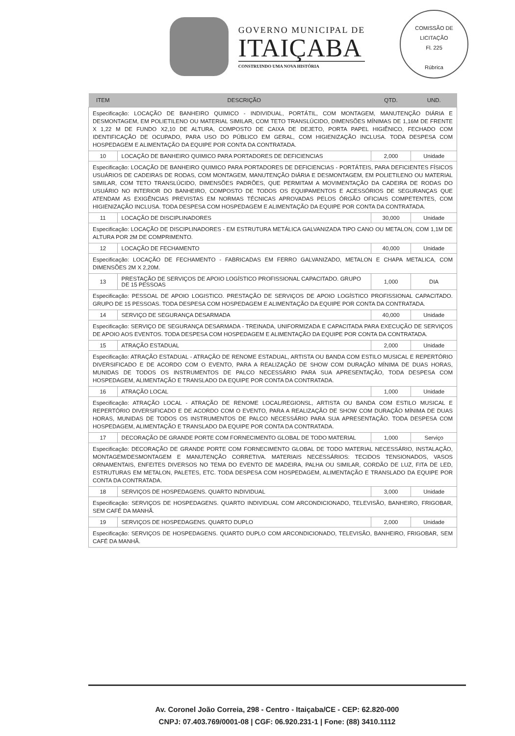GOVERNO MUNICIPAL DE
ITAIÇABA
CONSTRUINDO UMA NOVA HISTÓRIA
COMISSÃO DE LICITAÇÃO
Fl. 225
Rúbrica
| ITEM | DESCRIÇÃO | QTD. | UND. |
| --- | --- | --- | --- |
| Especificação: LOCAÇÃO DE BANHEIRO QUIMICO - INDIVIDUAL, PORTÁTIL, COM MONTAGEM, MANUTENÇÃO DIÁRIA E DESMONTAGEM, EM POLIETILENO OU MATERIAL SIMILAR, COM TETO TRANSLÚCIDO, DIMENSÕES MÍNIMAS DE 1,16M DE FRENTE X 1,22 M DE FUNDO X2,10 DE ALTURA, COMPOSTO DE CAIXA DE DEJETO, PORTA PAPEL HIGIÊNICO, FECHADO COM IDENTIFICAÇÃO DE OCUPADO, PARA USO DO PÚBLICO EM GERAL, COM HIGIENIZAÇÃO INCLUSA. TODA DESPESA COM HOSPEDAGEM E ALIMENTAÇÃO DA EQUIPE POR CONTA DA CONTRATADA. | | | |
| 10 | LOCAÇÃO DE BANHEIRO QUIMICO PARA PORTADORES DE DEFICIENCIAS | 2,000 | Unidade |
| Especificação: LOCAÇÃO DE BANHEIRO QUIMICO PARA PORTADORES DE DEFICIENCIAS - PORTÁTEIS, PARA DEFICIENTES FÍSICOS USUÁRIOS DE CADEIRAS DE RODAS, COM MONTAGEM, MANUTENÇÃO DIÁRIA E DESMONTAGEM, EM POLIETILENO OU MATERIAL SIMILAR, COM TETO TRANSLÚCIDO, DIMENSÕES PADRÕES, QUE PERMITAM A MOVIMENTAÇÃO DA CADEIRA DE RODAS DO USUÁRIO NO INTERIOR DO BANHEIRO, COMPOSTO DE TODOS OS EQUIPAMENTOS E ACESSÓRIOS DE SEGURANÇAS QUE ATENDAM AS EXIGÊNCIAS PREVISTAS EM NORMAS TÉCNICAS APROVADAS PELOS ÓRGÃO OFICIAIS COMPETENTES, COM HIGIENIZAÇÃO INCLUSA. TODA DESPESA COM HOSPEDAGEM E ALIMENTAÇÃO DA EQUIPE POR CONTA DA CONTRATADA. | | | |
| 11 | LOCAÇÃO DE DISCIPLINADORES | 30,000 | Unidade |
| Especificação: LOCAÇÃO DE DISCIPLINADORES - EM ESTRUTURA METÁLICA GALVANIZADA TIPO CANO OU METALON, COM 1,1M DE ALTURA POR 2M DE COMPRIMENTO. | | | |
| 12 | LOCAÇÃO DE FECHAMENTO | 40,000 | Unidade |
| Especificação: LOCAÇÃO DE FECHAMENTO - FABRICADAS EM FERRO GALVANIZADO, METALON E CHAPA METALICA, COM DIMENSÕES 2M X 2,20M. | | | |
| 13 | PRESTAÇÃO DE SERVIÇOS DE APOIO LOGÍSTICO PROFISSIONAL CAPACITADO. GRUPO DE 15 PESSOAS | 1,000 | DIA |
| Especificação: PESSOAL DE APOIO LOGISTICO. PRESTAÇÃO DE SERVIÇOS DE APOIO LOGÍSTICO PROFISSIONAL CAPACITADO. GRUPO DE 15 PESSOAS. TODA DESPESA COM HOSPEDAGEM E ALIMENTAÇÃO DA EQUIPE POR CONTA DA CONTRATADA. | | | |
| 14 | SERVIÇO DE SEGURANÇA DESARMADA | 40,000 | Unidade |
| Especificação: SERVIÇO DE SEGURANÇA DESARMADA - TREINADA, UNIFORMIZADA E CAPACITADA PARA EXECUÇÃO DE SERVIÇOS DE APOIO AOS EVENTOS. TODA DESPESA COM HOSPEDAGEM E ALIMENTAÇÃO DA EQUIPE POR CONTA DA CONTRATADA. | | | |
| 15 | ATRAÇÃO ESTADUAL | 2,000 | Unidade |
| Especificação: ATRAÇÃO ESTADUAL - ATRAÇÃO DE RENOME ESTADUAL, ARTISTA OU BANDA COM ESTILO MUSICAL E REPERTÓRIO DIVERSIFICADO E DE ACORDO COM O EVENTO, PARA A REALIZAÇÃO DE SHOW COM DURAÇÃO MÍNIMA DE DUAS HORAS, MUNIDAS DE TODOS OS INSTRUMENTOS DE PALCO NECESSÁRIO PARA SUA APRESENTAÇÃO, TODA DESPESA COM HOSPEDAGEM, ALIMENTAÇÃO E TRANSLADO DA EQUIPE POR CONTA DA CONTRATADA. | | | |
| 16 | ATRAÇÃO LOCAL | 1,000 | Unidade |
| Especificação: ATRAÇÃO LOCAL - ATRAÇÃO DE RENOME LOCAL/REGIONSL, ARTISTA OU BANDA COM ESTILO MUSICAL E REPERTÓRIO DIVERSIFICADO E DE ACORDO COM O EVENTO, PARA A REALIZAÇÃO DE SHOW COM DURAÇÃO MÍNIMA DE DUAS HORAS, MUNIDAS DE TODOS OS INSTRUMENTOS DE PALCO NECESSÁRIO PARA SUA APRESENTAÇÃO. TODA DESPESA COM HOSPEDAGEM, ALIMENTAÇÃO E TRANSLADO DA EQUIPE POR CONTA DA CONTRATADA. | | | |
| 17 | DECORAÇÃO DE GRANDE PORTE COM FORNECIMENTO GLOBAL DE TODO MATERIAL | 1,000 | Serviço |
| Especificação: DECORAÇÃO DE GRANDE PORTE COM FORNECIMENTO GLOBAL DE TODO MATERIAL NECESSÁRIO, INSTALAÇÃO, MONTAGEM/DESMONTAGEM E MANUTENÇÃO CORRETIVA. MATERIAIS NECESSÁRIOS: TECIDOS TENSIONADOS, VASOS ORNAMENTAIS, ENFEITES DIVERSOS NO TEMA DO EVENTO DE MADEIRA, PALHA OU SIMILAR, CORDÃO DE LUZ, FITA DE LED, ESTRUTURAS EM METALON, PALETES, ETC. TODA DESPESA COM HOSPEDAGEM, ALIMENTAÇÃO E TRANSLADO DA EQUIPE POR CONTA DA CONTRATADA. | | | |
| 18 | SERVIÇOS DE HOSPEDAGENS. QUARTO INDIVIDUAL | 3,000 | Unidade |
| Especificação: SERVIÇOS DE HOSPEDAGENS. QUARTO INDIVIDUAL COM ARCONDICIONADO, TELEVISÃO, BANHEIRO, FRIGOBAR, SEM CAFÉ DA MANHÃ. | | | |
| 19 | SERVIÇOS DE HOSPEDAGENS. QUARTO DUPLO | 2,000 | Unidade |
| Especificação: SERVIÇOS DE HOSPEDAGENS. QUARTO DUPLO COM ARCONDICIONADO, TELEVISÃO, BANHEIRO, FRIGOBAR, SEM CAFÉ DA MANHÃ. | | | |
Av. Coronel João Correia, 298 - Centro - Itaiçaba/CE - CEP: 62.820-000
CNPJ: 07.403.769/0001-08 | CGF: 06.920.231-1 | Fone: (88) 3410.1112